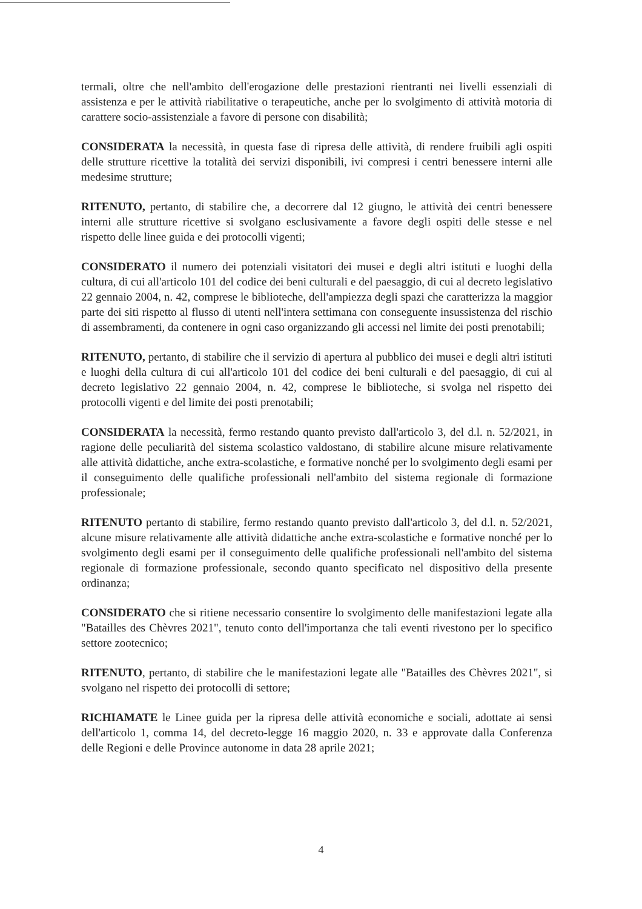termali, oltre che nell'ambito dell'erogazione delle prestazioni rientranti nei livelli essenziali di assistenza e per le attività riabilitative o terapeutiche, anche per lo svolgimento di attività motoria di carattere socio-assistenziale a favore di persone con disabilità;
CONSIDERATA la necessità, in questa fase di ripresa delle attività, di rendere fruibili agli ospiti delle strutture ricettive la totalità dei servizi disponibili, ivi compresi i centri benessere interni alle medesime strutture;
RITENUTO, pertanto, di stabilire che, a decorrere dal 12 giugno, le attività dei centri benessere interni alle strutture ricettive si svolgano esclusivamente a favore degli ospiti delle stesse e nel rispetto delle linee guida e dei protocolli vigenti;
CONSIDERATO il numero dei potenziali visitatori dei musei e degli altri istituti e luoghi della cultura, di cui all'articolo 101 del codice dei beni culturali e del paesaggio, di cui al decreto legislativo 22 gennaio 2004, n. 42, comprese le biblioteche, dell'ampiezza degli spazi che caratterizza la maggior parte dei siti rispetto al flusso di utenti nell'intera settimana con conseguente insussistenza del rischio di assembramenti, da contenere in ogni caso organizzando gli accessi nel limite dei posti prenotabili;
RITENUTO, pertanto, di stabilire che il servizio di apertura al pubblico dei musei e degli altri istituti e luoghi della cultura di cui all'articolo 101 del codice dei beni culturali e del paesaggio, di cui al decreto legislativo 22 gennaio 2004, n. 42, comprese le biblioteche, si svolga nel rispetto dei protocolli vigenti e del limite dei posti prenotabili;
CONSIDERATA la necessità, fermo restando quanto previsto dall'articolo 3, del d.l. n. 52/2021, in ragione delle peculiarità del sistema scolastico valdostano, di stabilire alcune misure relativamente alle attività didattiche, anche extra-scolastiche, e formative nonché per lo svolgimento degli esami per il conseguimento delle qualifiche professionali nell'ambito del sistema regionale di formazione professionale;
RITENUTO pertanto di stabilire, fermo restando quanto previsto dall'articolo 3, del d.l. n. 52/2021, alcune misure relativamente alle attività didattiche anche extra-scolastiche e formative nonché per lo svolgimento degli esami per il conseguimento delle qualifiche professionali nell'ambito del sistema regionale di formazione professionale, secondo quanto specificato nel dispositivo della presente ordinanza;
CONSIDERATO che si ritiene necessario consentire lo svolgimento delle manifestazioni legate alla "Batailles des Chèvres 2021", tenuto conto dell'importanza che tali eventi rivestono per lo specifico settore zootecnico;
RITENUTO, pertanto, di stabilire che le manifestazioni legate alle "Batailles des Chèvres 2021", si svolgano nel rispetto dei protocolli di settore;
RICHIAMATE le Linee guida per la ripresa delle attività economiche e sociali, adottate ai sensi dell'articolo 1, comma 14, del decreto-legge 16 maggio 2020, n. 33 e approvate dalla Conferenza delle Regioni e delle Province autonome in data 28 aprile 2021;
4